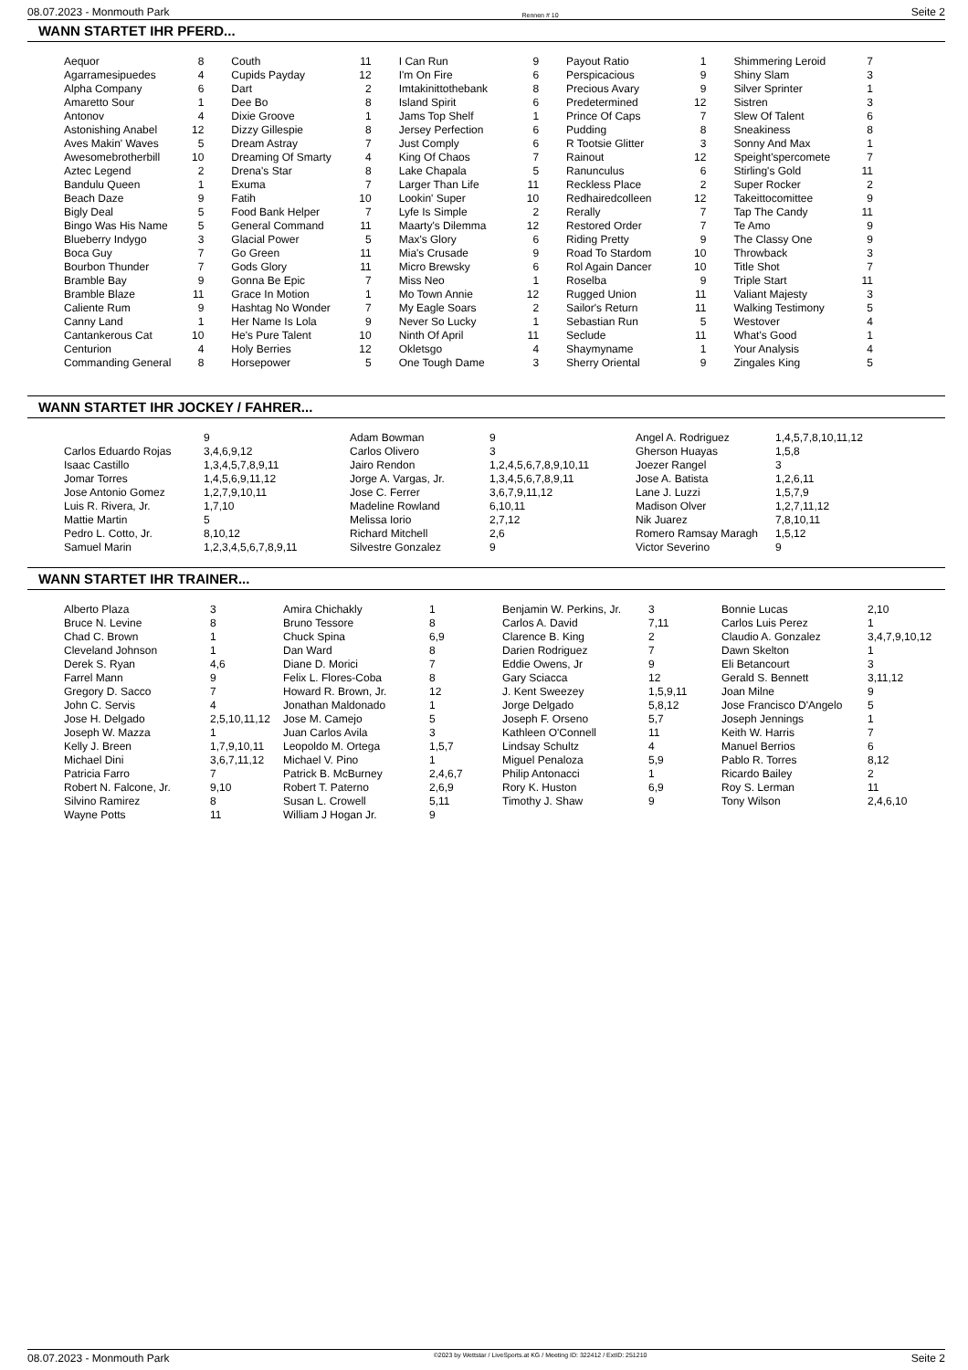08.07.2023 - Monmouth Park Rennen # 10 Seite 2
WANN STARTET IHR PFERD...
| Aequor | 8 | Couth | 11 | I Can Run | 9 | Payout Ratio | 1 | Shimmering Leroid | 7 |
| Agarramesipuedes | 4 | Cupids Payday | 12 | I'm On Fire | 6 | Perspicacious | 9 | Shiny Slam | 3 |
| Alpha Company | 6 | Dart | 2 | Imtakinittothebank | 8 | Precious Avary | 9 | Silver Sprinter | 1 |
| Amaretto Sour | 1 | Dee Bo | 8 | Island Spirit | 6 | Predetermined | 12 | Sistren | 3 |
| Antonov | 4 | Dixie Groove | 1 | Jams Top Shelf | 1 | Prince Of Caps | 7 | Slew Of Talent | 6 |
| Astonishing Anabel | 12 | Dizzy Gillespie | 8 | Jersey Perfection | 6 | Pudding | 8 | Sneakiness | 8 |
| Aves Makin' Waves | 5 | Dream Astray | 7 | Just Comply | 6 | R Tootsie Glitter | 3 | Sonny And Max | 1 |
| Awesomebrotherbill | 10 | Dreaming Of Smarty | 4 | King Of Chaos | 7 | Rainout | 12 | Speight'spercomete | 7 |
| Aztec Legend | 2 | Drena's Star | 8 | Lake Chapala | 5 | Ranunculus | 6 | Stirling's Gold | 11 |
| Bandulu Queen | 1 | Exuma | 7 | Larger Than Life | 11 | Reckless Place | 2 | Super Rocker | 2 |
| Beach Daze | 9 | Fatih | 10 | Lookin' Super | 10 | Redhairedcolleen | 12 | Takeittocomittee | 9 |
| Bigly Deal | 5 | Food Bank Helper | 7 | Lyfe Is Simple | 2 | Rerally | 7 | Tap The Candy | 11 |
| Bingo Was His Name | 5 | General Command | 11 | Maarty's Dilemma | 12 | Restored Order | 7 | Te Amo | 9 |
| Blueberry Indygo | 3 | Glacial Power | 5 | Max's Glory | 6 | Riding Pretty | 9 | The Classy One | 9 |
| Boca Guy | 7 | Go Green | 11 | Mia's Crusade | 9 | Road To Stardom | 10 | Throwback | 3 |
| Bourbon Thunder | 7 | Gods Glory | 11 | Micro Brewsky | 6 | Rol Again Dancer | 10 | Title Shot | 7 |
| Bramble Bay | 9 | Gonna Be Epic | 7 | Miss Neo | 1 | Roselba | 9 | Triple Start | 11 |
| Bramble Blaze | 11 | Grace In Motion | 1 | Mo Town Annie | 12 | Rugged Union | 11 | Valiant Majesty | 3 |
| Caliente Rum | 9 | Hashtag No Wonder | 7 | My Eagle Soars | 2 | Sailor's Return | 11 | Walking Testimony | 5 |
| Canny Land | 1 | Her Name Is Lola | 9 | Never So Lucky | 1 | Sebastian Run | 5 | Westover | 4 |
| Cantankerous Cat | 10 | He's Pure Talent | 10 | Ninth Of April | 11 | Seclude | 11 | What's Good | 1 |
| Centurion | 4 | Holy Berries | 12 | Okletsgo | 4 | Shaymyname | 1 | Your Analysis | 4 |
| Commanding General | 8 | Horsepower | 5 | One Tough Dame | 3 | Sherry Oriental | 9 | Zingales King | 5 |
WANN STARTET IHR JOCKEY / FAHRER...
| | 9 | Adam Bowman | 9 | Angel A. Rodriguez | 1,4,5,7,8,10,11,12 |
| Carlos Eduardo Rojas | 3,4,6,9,12 | Carlos Olivero | 3 | Gherson Huayas | 1,5,8 |
| Isaac Castillo | 1,3,4,5,7,8,9,11 | Jairo Rendon | 1,2,4,5,6,7,8,9,10,11 | Joezer Rangel | 3 |
| Jomar Torres | 1,4,5,6,9,11,12 | Jorge A. Vargas, Jr. | 1,3,4,5,6,7,8,9,11 | Jose A. Batista | 1,2,6,11 |
| Jose Antonio Gomez | 1,2,7,9,10,11 | Jose C. Ferrer | 3,6,7,9,11,12 | Lane J. Luzzi | 1,5,7,9 |
| Luis R. Rivera, Jr. | 1,7,10 | Madeline Rowland | 6,10,11 | Madison Olver | 1,2,7,11,12 |
| Mattie Martin | 5 | Melissa Iorio | 2,7,12 | Nik Juarez | 7,8,10,11 |
| Pedro L. Cotto, Jr. | 8,10,12 | Richard Mitchell | 2,6 | Romero Ramsay Maragh | 1,5,12 |
| Samuel Marin | 1,2,3,4,5,6,7,8,9,11 | Silvestre Gonzalez | 9 | Victor Severino | 9 |
WANN STARTET IHR TRAINER...
| Alberto Plaza | 3 | Amira Chichakly | 1 | Benjamin W. Perkins, Jr. | 3 | Bonnie Lucas | 2,10 |
| Bruce N. Levine | 8 | Bruno Tessore | 8 | Carlos A. David | 7,11 | Carlos Luis Perez | 1 |
| Chad C. Brown | 1 | Chuck Spina | 6,9 | Clarence B. King | 2 | Claudio A. Gonzalez | 3,4,7,9,10,12 |
| Cleveland Johnson | 1 | Dan Ward | 8 | Darien Rodriguez | 7 | Dawn Skelton | 1 |
| Derek S. Ryan | 4,6 | Diane D. Morici | 7 | Eddie Owens, Jr | 9 | Eli Betancourt | 3 |
| Farrel Mann | 9 | Felix L. Flores-Coba | 8 | Gary Sciacca | 12 | Gerald S. Bennett | 3,11,12 |
| Gregory D. Sacco | 7 | Howard R. Brown, Jr. | 12 | J. Kent Sweezey | 1,5,9,11 | Joan Milne | 9 |
| John C. Servis | 4 | Jonathan Maldonado | 1 | Jorge Delgado | 5,8,12 | Jose Francisco D'Angelo | 5 |
| Jose H. Delgado | 2,5,10,11,12 | Jose M. Camejo | 5 | Joseph F. Orseno | 5,7 | Joseph Jennings | 1 |
| Joseph W. Mazza | 1 | Juan Carlos Avila | 3 | Kathleen O'Connell | 11 | Keith W. Harris | 7 |
| Kelly J. Breen | 1,7,9,10,11 | Leopoldo M. Ortega | 1,5,7 | Lindsay Schultz | 4 | Manuel Berrios | 6 |
| Michael Dini | 3,6,7,11,12 | Michael V. Pino | 1 | Miguel Penaloza | 5,9 | Pablo R. Torres | 8,12 |
| Patricia Farro | 7 | Patrick B. McBurney | 2,4,6,7 | Philip Antonacci | 1 | Ricardo Bailey | 2 |
| Robert N. Falcone, Jr. | 9,10 | Robert T. Paterno | 2,6,9 | Rory K. Huston | 6,9 | Roy S. Lerman | 11 |
| Silvino Ramirez | 8 | Susan L. Crowell | 5,11 | Timothy J. Shaw | 9 | Tony Wilson | 2,4,6,10 |
| Wayne Potts | 11 | William J Hogan Jr. | 9 | | | | |
08.07.2023 - Monmouth Park ©2023 by Wettstar / LiveSports.at KG / Meeting ID: 322412 / ExtID: 251210 Seite 2